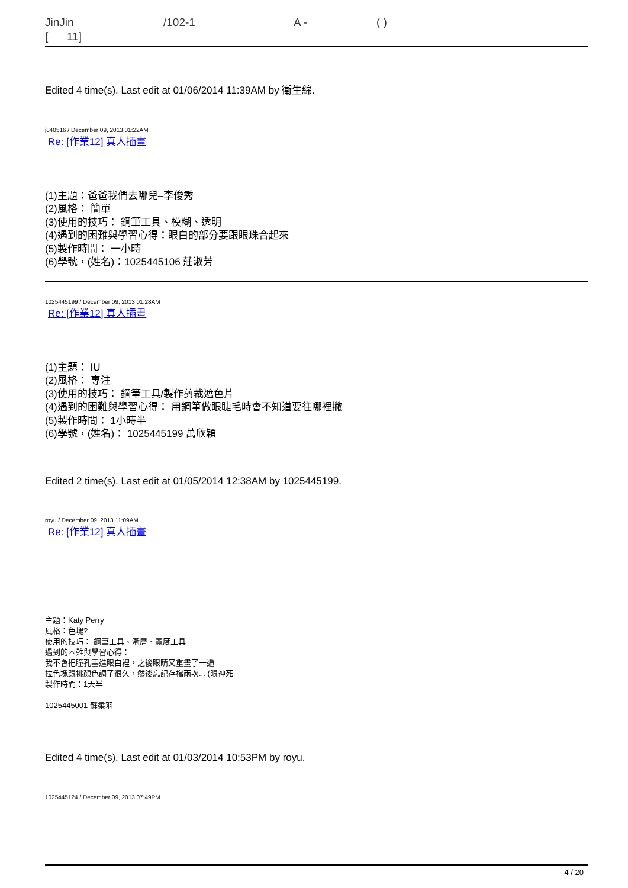JinJin /102-1 A - ( )
[ 11]
Edited 4 time(s). Last edit at 01/06/2014 11:39AM by 衛生綿.
j840516 / December 09, 2013 01:22AM
Re: [作業12] 真人插畫
(1)主題：爸爸我們去哪兒–李俊秀
(2)風格： 簡單
(3)使用的技巧： 鋼筆工具、模糊、透明
(4)遇到的困難與學習心得：眼白的部分要跟眼珠合起來
(5)製作時間： 一小時
(6)學號，(姓名)：1025445106 莊淑芳
1025445199 / December 09, 2013 01:28AM
Re: [作業12] 真人插畫
(1)主題： IU
(2)風格： 專注
(3)使用的技巧： 鋼筆工具/製作剪裁遮色片
(4)遇到的困難與學習心得： 用鋼筆做眼睫毛時會不知道要往哪裡撇
(5)製作時間： 1小時半
(6)學號，(姓名)： 1025445199 萬欣穎
Edited 2 time(s). Last edit at 01/05/2014 12:38AM by 1025445199.
royu / December 09, 2013 11:09AM
Re: [作業12] 真人插畫
主題：Katy Perry
風格：色塊?
使用的技巧： 鋼筆工具、漸層、寬度工具
遇到的困難與學習心得：
我不會把瞳孔塞進眼白裡，之後眼睛又重畫了一遍
拉色塊跟挑顏色調了很久，然後忘記存檔兩次... (眼神死
製作時間：1天半
1025445001 蘇柔羽
Edited 4 time(s). Last edit at 01/03/2014 10:53PM by royu.
1025445124 / December 09, 2013 07:49PM
4 / 20